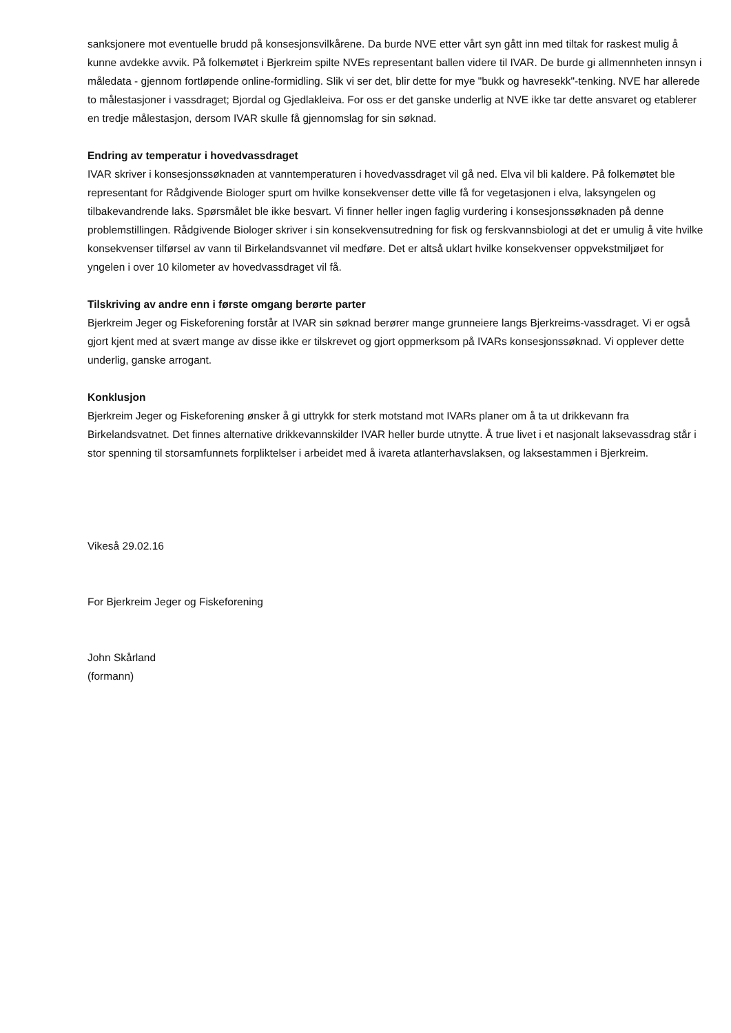sanksjonere mot eventuelle brudd på konsesjonsvilkårene. Da burde NVE etter vårt syn gått inn med tiltak for raskest mulig å kunne avdekke avvik. På folkemøtet i Bjerkreim spilte NVEs representant ballen videre til IVAR. De burde gi allmennheten innsyn i måledata - gjennom fortløpende online-formidling. Slik vi ser det, blir dette for mye "bukk og havresekk"-tenking. NVE har allerede to målestasjoner i vassdraget; Bjordal og Gjedlakleiva. For oss er det ganske underlig at NVE ikke tar dette ansvaret og etablerer en tredje målestasjon, dersom IVAR skulle få gjennomslag for sin søknad.
Endring av temperatur i hovedvassdraget
IVAR skriver i konsesjonssøknaden at vanntemperaturen i hovedvassdraget vil gå ned. Elva vil bli kaldere. På folkemøtet ble representant for Rådgivende Biologer spurt om hvilke konsekvenser dette ville få for vegetasjonen i elva, laksyngelen og tilbakevandrende laks. Spørsmålet ble ikke besvart. Vi finner heller ingen faglig vurdering i konsesjonssøknaden på denne problemstillingen. Rådgivende Biologer skriver i sin konsekvensutredning for fisk og ferskvannsbiologi at det er umulig å vite hvilke konsekvenser tilførsel av vann til Birkelandsvannet vil medføre. Det er altså uklart hvilke konsekvenser oppvekstmiljøet for yngelen i over 10 kilometer av hovedvassdraget vil få.
Tilskriving av andre enn i første omgang berørte parter
Bjerkreim Jeger og Fiskeforening forstår at IVAR sin søknad berører mange grunneiere langs Bjerkreims-vassdraget. Vi er også gjort kjent med at svært mange av disse ikke er tilskrevet og gjort oppmerksom på IVARs konsesjonssøknad. Vi opplever dette underlig, ganske arrogant.
Konklusjon
Bjerkreim Jeger og Fiskeforening ønsker å gi uttrykk for sterk motstand mot IVARs planer om å ta ut drikkevann fra Birkelandsvatnet. Det finnes alternative drikkevannskilder IVAR heller burde utnytte. Å true livet i et nasjonalt laksevassdrag står i stor spenning til storsamfunnets forpliktelser i arbeidet med å ivareta atlanterhavslaksen, og laksestammen i Bjerkreim.
Vikeså 29.02.16
For Bjerkreim Jeger og Fiskeforening
John Skårland
(formann)